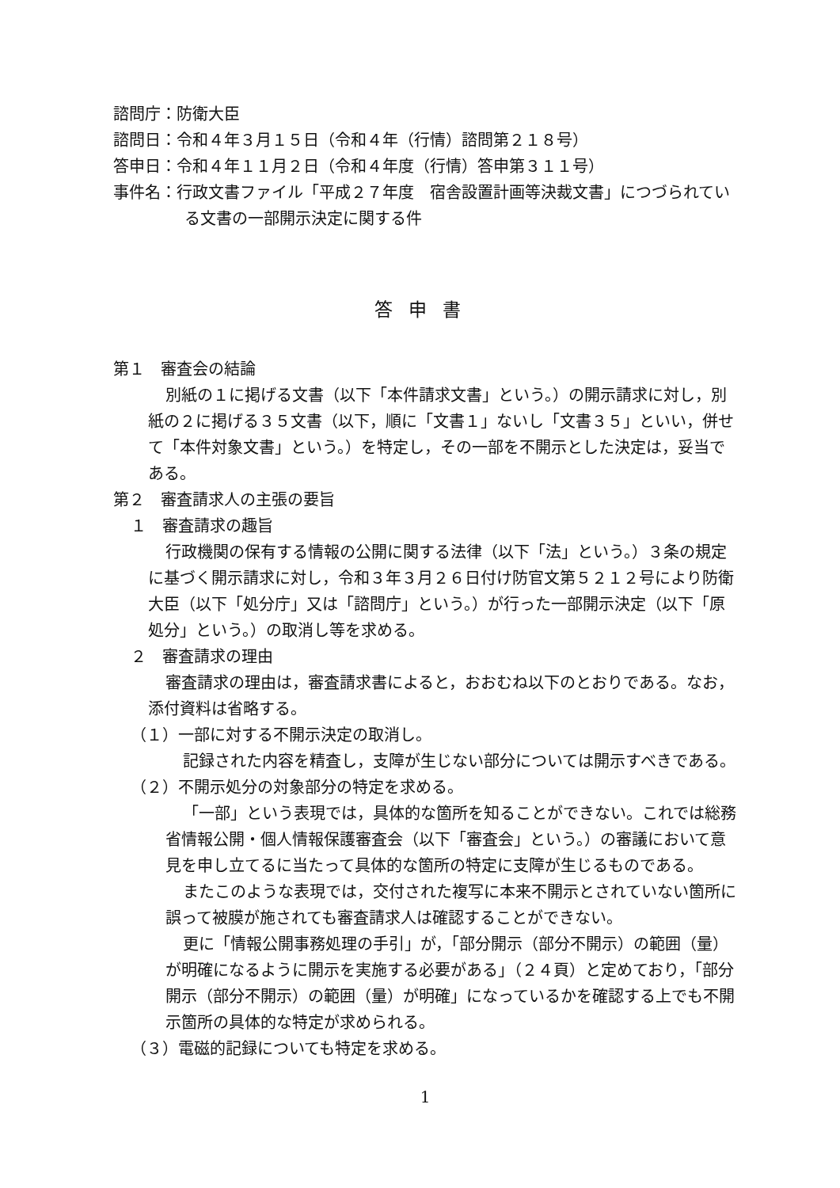諮問庁：防衛大臣
諮問日：令和４年３月１５日（令和４年（行情）諮問第２１８号）
答申日：令和４年１１月２日（令和４年度（行情）答申第３１１号）
事件名：行政文書ファイル「平成２７年度　宿舎設置計画等決裁文書」につづられている文書の一部開示決定に関する件
答申書
第１　審査会の結論
別紙の１に掲げる文書（以下「本件請求文書」という。）の開示請求に対し，別紙の２に掲げる３５文書（以下，順に「文書１」ないし「文書３５」といい，併せて「本件対象文書」という。）を特定し，その一部を不開示とした決定は，妥当である。
第２　審査請求人の主張の要旨
１　審査請求の趣旨
行政機関の保有する情報の公開に関する法律（以下「法」という。）３条の規定に基づく開示請求に対し，令和３年３月２６日付け防官文第５２１２号により防衛大臣（以下「処分庁」又は「諮問庁」という。）が行った一部開示決定（以下「原処分」という。）の取消し等を求める。
２　審査請求の理由
審査請求の理由は，審査請求書によると，おおむね以下のとおりである。なお，添付資料は省略する。
（１）一部に対する不開示決定の取消し。
記録された内容を精査し，支障が生じない部分については開示すべきである。
（２）不開示処分の対象部分の特定を求める。
「一部」という表現では，具体的な箇所を知ることができない。これでは総務省情報公開・個人情報保護審査会（以下「審査会」という。）の審議において意見を申し立てるに当たって具体的な箇所の特定に支障が生じるものである。
またこのような表現では，交付された複写に本来不開示とされていない箇所に誤って被膜が施されても審査請求人は確認することができない。
更に「情報公開事務処理の手引」が，「部分開示（部分不開示）の範囲（量）が明確になるように開示を実施する必要がある」（２４頁）と定めており，「部分開示（部分不開示）の範囲（量）が明確」になっているかを確認する上でも不開示箇所の具体的な特定が求められる。
（３）電磁的記録についても特定を求める。
1